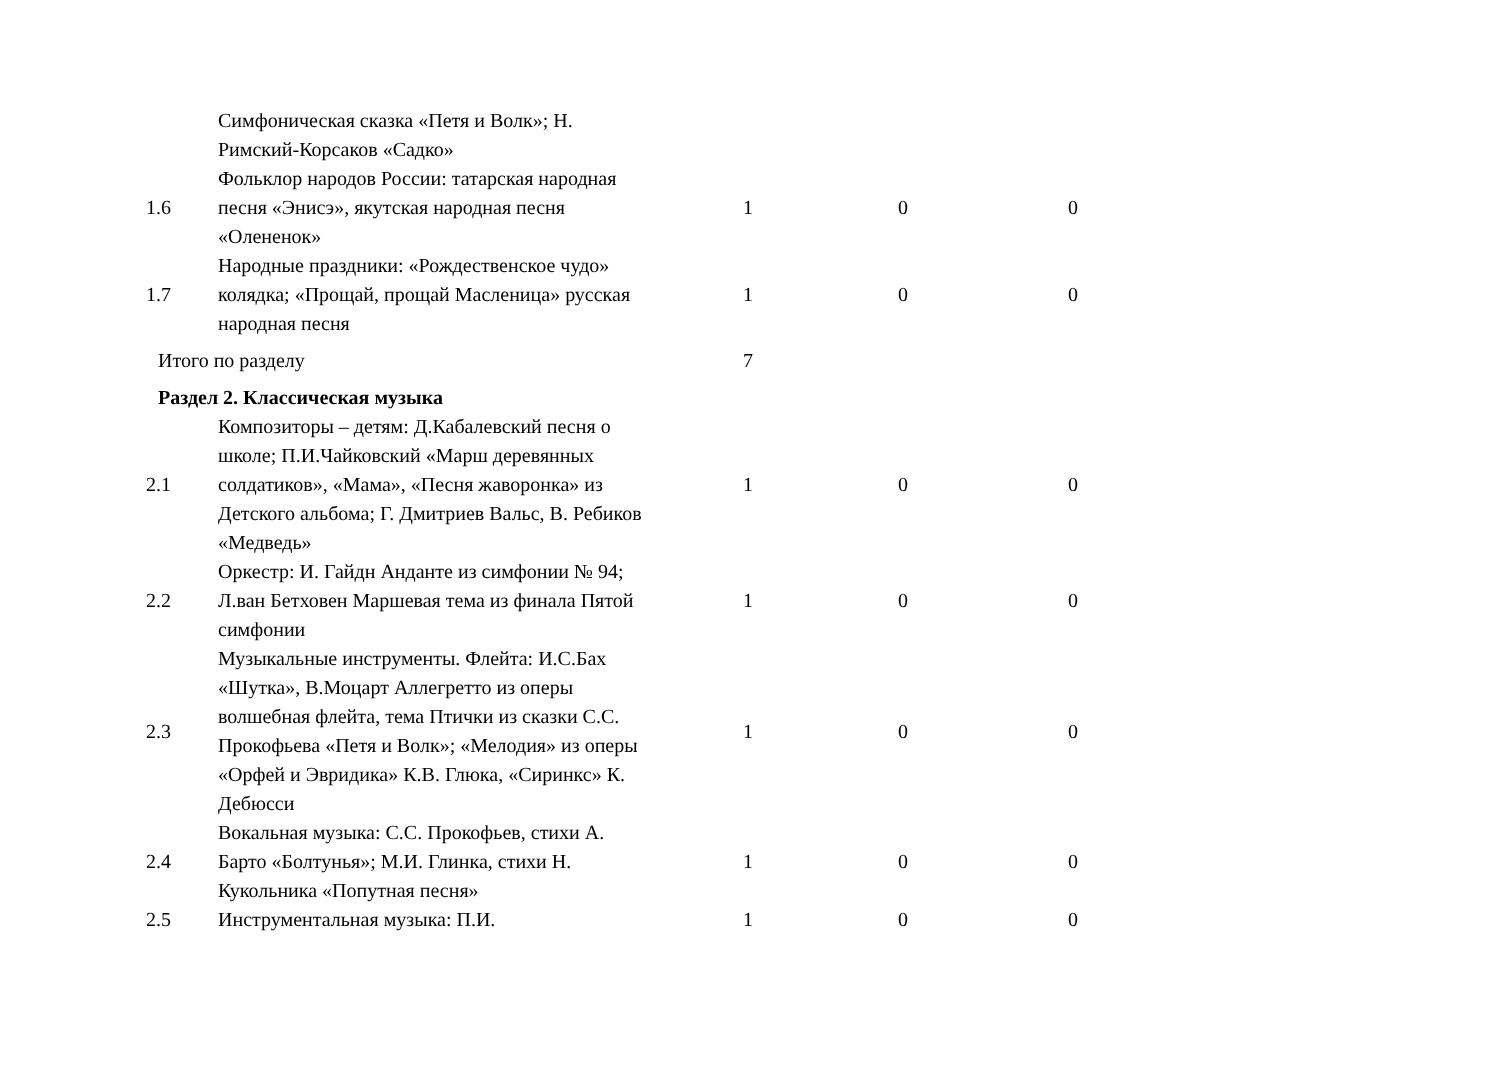| | Симфоническая сказка «Петя и Волк»; Н. Римский-Корсаков «Садко» | | | |
| 1.6 | Фольклор народов России: татарская народная песня «Энисэ», якутская народная песня «Олененок» | 1 | 0 | 0 |
| 1.7 | Народные праздники: «Рождественское чудо» колядка; «Прощай, прощай Масленица» русская народная песня | 1 | 0 | 0 |
| Итого по разделу | | 7 | | |
| Раздел 2. Классическая музыка | | | | |
| 2.1 | Композиторы – детям: Д.Кабалевский песня о школе; П.И.Чайковский «Марш деревянных солдатиков», «Мама», «Песня жаворонка» из Детского альбома; Г. Дмитриев Вальс, В. Ребиков «Медведь» | 1 | 0 | 0 |
| 2.2 | Оркестр: И. Гайдн Анданте из симфонии № 94; Л.ван Бетховен Маршевая тема из финала Пятой симфонии | 1 | 0 | 0 |
| 2.3 | Музыкальные инструменты. Флейта: И.С.Бах «Шутка», В.Моцарт Аллегретто из оперы волшебная флейта, тема Птички из сказки С.С. Прокофьева «Петя и Волк»; «Мелодия» из оперы «Орфей и Эвридика» К.В. Глюка, «Сиринкс» К. Дебюсси | 1 | 0 | 0 |
| 2.4 | Вокальная музыка: С.С. Прокофьев, стихи А. Барто «Болтунья»; М.И. Глинка, стихи Н. Кукольника «Попутная песня» | 1 | 0 | 0 |
| 2.5 | Инструментальная музыка: П.И. | 1 | 0 | 0 |